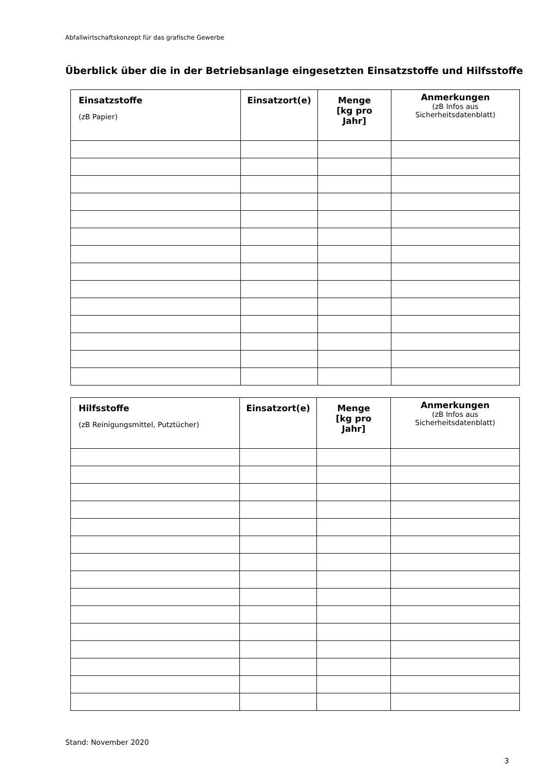Abfallwirtschaftskonzept für das grafische Gewerbe
Überblick über die in der Betriebsanlage eingesetzten Einsatzstoffe und Hilfsstoffe
| Einsatzstoffe (zB Papier) | Einsatzort(e) | Menge [kg pro Jahr] | Anmerkungen (zB Infos aus Sicherheitsdatenblatt) |
| --- | --- | --- | --- |
| Hilfsstoffe (zB Reinigungsmittel, Putztücher) | Einsatzort(e) | Menge [kg pro Jahr] | Anmerkungen (zB Infos aus Sicherheitsdatenblatt) |
| --- | --- | --- | --- |
Stand: November 2020
3